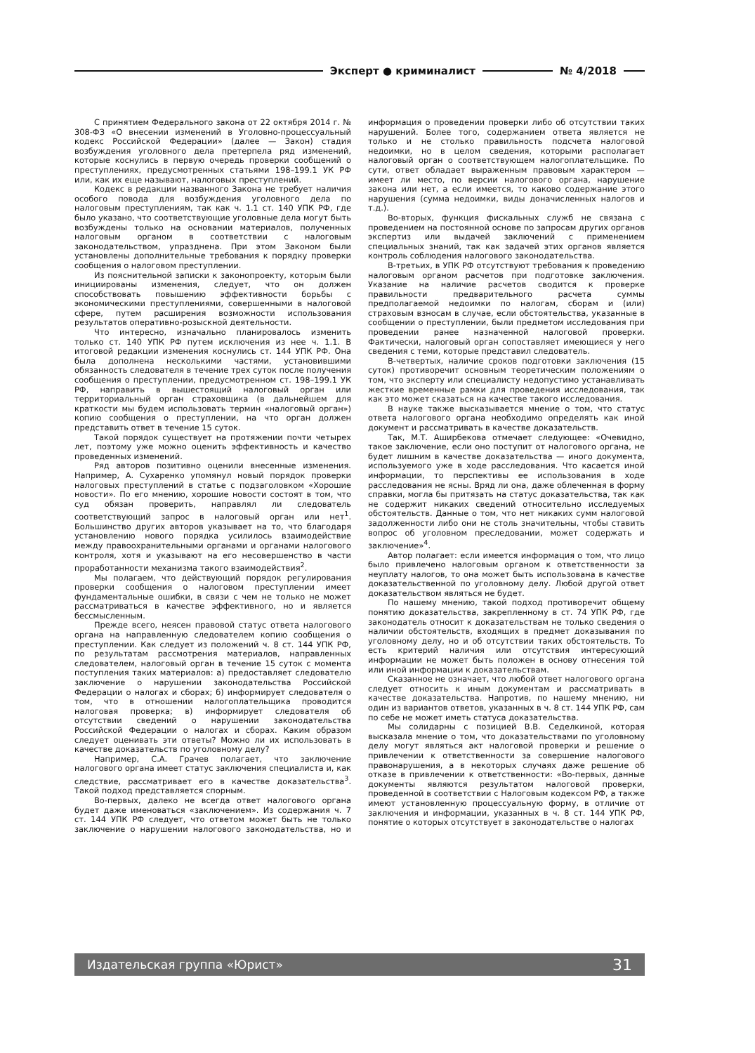Эксперт ● криминалист № 4/2018
С принятием Федерального закона от 22 октября 2014 г. № 308-ФЗ «О внесении изменений в Уголовно-процессуальный кодекс Российской Федерации» (далее — Закон) стадия возбуждения уголовного дела претерпела ряд изменений, которые коснулись в первую очередь проверки сообщений о преступлениях, предусмотренных статьями 198–199.1 УК РФ или, как их еще называют, налоговых преступлений.
Кодекс в редакции названного Закона не требует наличия особого повода для возбуждения уголовного дела по налоговым преступлениям, так как ч. 1.1 ст. 140 УПК РФ, где было указано, что соответствующие уголовные дела могут быть возбуждены только на основании материалов, полученных налоговым органом в соответствии с налоговым законодательством, упразднена. При этом Законом были установлены дополнительные требования к порядку проверки сообщения о налоговом преступлении.
Из пояснительной записки к законопроекту, которым были инициированы изменения, следует, что он должен способствовать повышению эффективности борьбы с экономическими преступлениями, совершенными в налоговой сфере, путем расширения возможности использования результатов оперативно-розыскной деятельности.
Что интересно, изначально планировалось изменить только ст. 140 УПК РФ путем исключения из нее ч. 1.1. В итоговой редакции изменения коснулись ст. 144 УПК РФ. Она была дополнена несколькими частями, установившими обязанность следователя в течение трех суток после получения сообщения о преступлении, предусмотренном ст. 198–199.1 УК РФ, направить в вышестоящий налоговый орган или территориальный орган страховщика (в дальнейшем для краткости мы будем использовать термин «налоговый орган») копию сообщения о преступлении, на что орган должен представить ответ в течение 15 суток.
Такой порядок существует на протяжении почти четырех лет, поэтому уже можно оценить эффективность и качество проведенных изменений.
Ряд авторов позитивно оценили внесенные изменения. Например, А. Сухаренко упомянул новый порядок проверки налоговых преступлений в статье с подзаголовком «Хорошие новости». По его мнению, хорошие новости состоят в том, что суд обязан проверить, направлял ли следователь соответствующий запрос в налоговый орган или нет<sup>1</sup>. Большинство других авторов указывает на то, что благодаря установлению нового порядка усилилось взаимодействие между правоохранительными органами и органами налогового контроля, хотя и указывают на его несовершенство в части проработанности механизма такого взаимодействия<sup>2</sup>.
Мы полагаем, что действующий порядок регулирования проверки сообщения о налоговом преступлении имеет фундаментальные ошибки, в связи с чем не только не может рассматриваться в качестве эффективного, но и является бессмысленным.
Прежде всего, неясен правовой статус ответа налогового органа на направленную следователем копию сообщения о преступлении. Как следует из положений ч. 8 ст. 144 УПК РФ, по результатам рассмотрения материалов, направленных следователем, налоговый орган в течение 15 суток с момента поступления таких материалов: а) предоставляет следователю заключение о нарушении законодательства Российской Федерации о налогах и сборах; б) информирует следователя о том, что в отношении налогоплательщика проводится налоговая проверка; в) информирует следователя об отсутствии сведений о нарушении законодательства Российской Федерации о налогах и сборах. Каким образом следует оценивать эти ответы? Можно ли их использовать в качестве доказательств по уголовному делу?
Например, С.А. Грачев полагает, что заключение налогового органа имеет статус заключения специалиста и, как следствие, рассматривает его в качестве доказательства<sup>3</sup>. Такой подход представляется спорным.
Во-первых, далеко не всегда ответ налогового органа будет даже именоваться «заключением». Из содержания ч. 7 ст. 144 УПК РФ следует, что ответом может быть не только заключение о нарушении налогового законодательства, но и информация о проведении проверки либо об отсутствии таких нарушений. Более того, содержанием ответа является не только и не столько правильность подсчета налоговой недоимки, но в целом сведения, которыми располагает налоговый орган о соответствующем налогоплательщике. По сути, ответ обладает выраженным правовым характером — имеет ли место, по версии налогового органа, нарушение закона или нет, а если имеется, то каково содержание этого нарушения (сумма недоимки, виды доначисленных налогов и т.д.).
Во-вторых, функция фискальных служб не связана с проведением на постоянной основе по запросам других органов экспертиз или выдачей заключений с применением специальных знаний, так как задачей этих органов является контроль соблюдения налогового законодательства.
В-третьих, в УПК РФ отсутствуют требования к проведению налоговым органом расчетов при подготовке заключения. Указание на наличие расчетов сводится к проверке правильности предварительного расчета суммы предполагаемой недоимки по налогам, сборам и (или) страховым взносам в случае, если обстоятельства, указанные в сообщении о преступлении, были предметом исследования при проведении ранее назначенной налоговой проверки. Фактически, налоговый орган сопоставляет имеющиеся у него сведения с теми, которые представил следователь.
В-четвертых, наличие сроков подготовки заключения (15 суток) противоречит основным теоретическим положениям о том, что эксперту или специалисту недопустимо устанавливать жесткие временные рамки для проведения исследования, так как это может сказаться на качестве такого исследования.
В науке также высказывается мнение о том, что статус ответа налогового органа необходимо определять как иной документ и рассматривать в качестве доказательств.
Так, М.Т. Аширбекова отмечает следующее: «Очевидно, такое заключение, если оно поступит от налогового органа, не будет лишним в качестве доказательства — иного документа, используемого уже в ходе расследования. Что касается иной информации, то перспективы ее использования в ходе расследования не ясны. Вряд ли она, даже облеченная в форму справки, могла бы притязать на статус доказательства, так как не содержит никаких сведений относительно исследуемых обстоятельств. Данные о том, что нет никаких сумм налоговой задолженности либо они не столь значительны, чтобы ставить вопрос об уголовном преследовании, может содержать и заключение»<sup>4</sup>.
Автор полагает: если имеется информация о том, что лицо было привлечено налоговым органом к ответственности за неуплату налогов, то она может быть использована в качестве доказательственной по уголовному делу. Любой другой ответ доказательством являться не будет.
По нашему мнению, такой подход противоречит общему понятию доказательства, закрепленному в ст. 74 УПК РФ, где законодатель относит к доказательствам не только сведения о наличии обстоятельств, входящих в предмет доказывания по уголовному делу, но и об отсутствии таких обстоятельств. То есть критерий наличия или отсутствия интересующий информации не может быть положен в основу отнесения той или иной информации к доказательствам.
Сказанное не означает, что любой ответ налогового органа следует относить к иным документам и рассматривать в качестве доказательства. Напротив, по нашему мнению, ни один из вариантов ответов, указанных в ч. 8 ст. 144 УПК РФ, сам по себе не может иметь статуса доказательства.
Мы солидарны с позицией В.В. Седелкиной, которая высказала мнение о том, что доказательствами по уголовному делу могут являться акт налоговой проверки и решение о привлечении к ответственности за совершение налогового правонарушения, а в некоторых случаях даже решение об отказе в привлечении к ответственности: «Во-первых, данные документы являются результатом налоговой проверки, проведенной в соответствии с Налоговым кодексом РФ, а также имеют установленную процессуальную форму, в отличие от заключения и информации, указанных в ч. 8 ст. 144 УПК РФ, понятие о которых отсутствует в законодательстве о налогах
Издательская группа «Юрист» 31